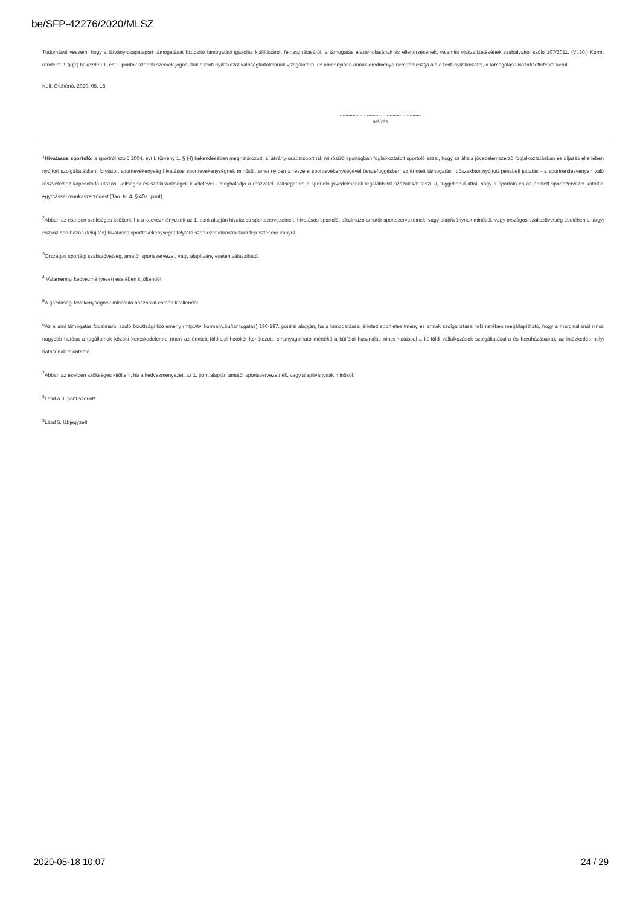be/SFP-42276/2020/MLSZ
Tudomásul veszem, hogy a látvány-csapatsport támogatását biztosító támogatási igazolás kiállításáról, felhasználásáról, a támogatás elszámolásának és ellenőrzésének, valamint visszafizetésének szabályairól szóló 107/2011. (VI.30.) Korm. rendelet 2. § (1) bekezdés 1. és 2. pontok szerinti szervek jogosultak a fenti nyilatkozat valóságtartalmának vizsgálatára, és amennyiben annak eredménye nem támasztja alá a fenti nyilatkozatot, a támogatás visszafizettetésre kerül.
Kelt: Ófehértó, 2020. 05. 18.
.........................................................
aláírás
<sup>1</sup> Hivatásos sportoló: a sportról szóló 2004. évi I. törvény 1. § (4) bekezdésében meghatározott, a látvány-csapatsportnak minősülő sportágban foglalkoztatott sportoló azzal, hogy az általa jövedelemszerző foglalkoztatásban és díjazás ellenében nyújtott szolgáltatásként folytatott sporttevékenység hivatásos sporttevékenységnek minősül, amennyiben a részére sporttevékenységével összefüggésben az érintett támogatási időszakban nyújtott pénzbeli juttatás - a sportrendezvényen való részvételhez kapcsolódó utazási költségek és szállásköltségek kivételével - meghaladja a részvételi költséget és a sportoló jövedelmének legalább 50 százalékát teszi ki, függetlenül attól, hogy a sportoló és az érintett sportszervezet kötött-e egymással munkaszerződést (Tao. tv. 4. § 40a. pont).
<sup>2</sup> Abban az esetben szükséges kitölteni, ha a kedvezményezett az 1. pont alapján hivatásos sportszervezetnek, hivatásos sportolót alkalmazó amatőr sportszervezetnek, vagy alapítványnak minősül, vagy országos szakszövetség esetében a tárgyi eszköz beruházás (felújítás) hivatásos sporttevékenységet folytató szervezet infrastruktúra fejlesztésére irányul.
<sup>3</sup> Országos sportági szakszövetség, amatőr sportszervezet, vagy alapítvány esetén választható.
<sup>4</sup> Valamennyi kedvezményezett esetében kitöltendő!
<sup>5</sup> A gazdasági tevékenységnek minősülő használat esetén kitöltendő!
<sup>6</sup> Az állami támogatás fogalmáról szóló bizottsági közlemény (http://tvi.kormany.hu/tamogatas) 196-197. pontjai alapján, ha a támogatással érintett sportlétesítmény és annak szolgáltatásai tekintetében megállapítható, hogy a marginálisnál nincs nagyobb hatása a tagállamok közötti kereskedelemre (mert az érintett földrajzi hatókör korlátozott; elhanyagolható mértékű a külföldi használat; nincs hatással a külföldi vállalkozások szolgáltatásaira és beruházásaira), az intézkedés helyi hatásúnak tekinthető.
<sup>7</sup> Abban az esetben szükséges kitölteni, ha a kedvezményezett az 1. pont alapján amatőr sportszervezetnek, vagy alapítványnak minősül.
<sup>8</sup> Lásd a 3. pont szerint!
<sup>9</sup> Lásd 5. lábjegyzet!
2020-05-18 10:07 24 / 29